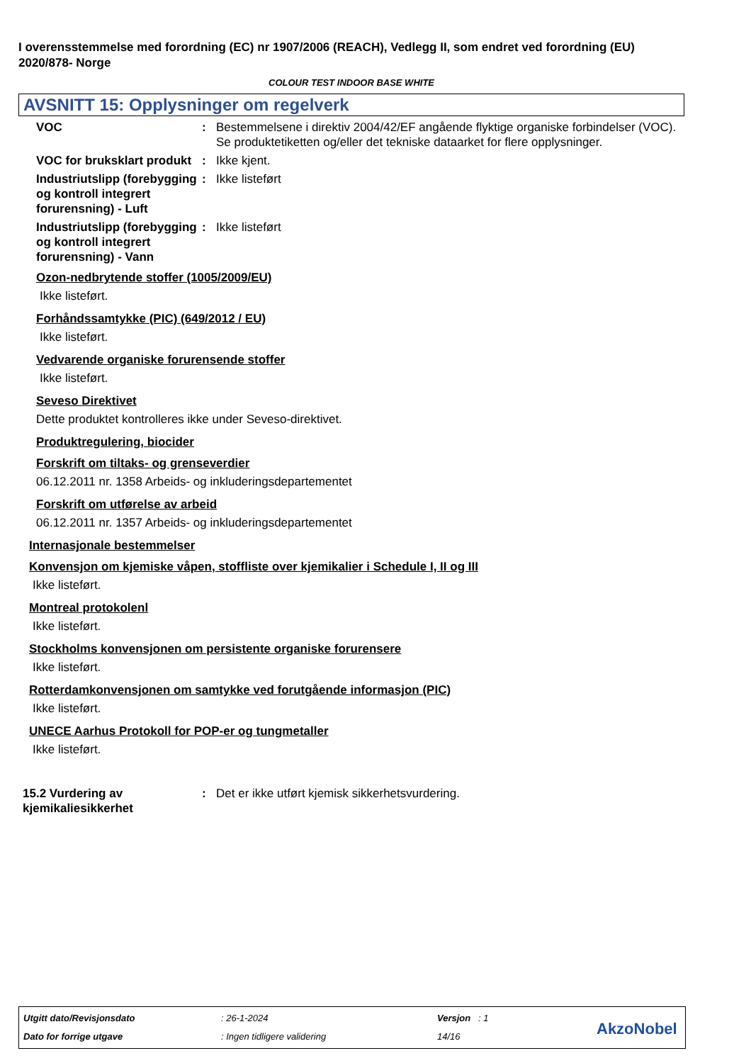I overensstemmelse med forordning (EC) nr 1907/2006 (REACH), Vedlegg II, som endret ved forordning (EU) 2020/878- Norge
COLOUR TEST INDOOR BASE WHITE
AVSNITT 15: Opplysninger om regelverk
VOC : Bestemmelsene i direktiv 2004/42/EF angående flyktige organiske forbindelser (VOC). Se produktetiketten og/eller det tekniske dataarket for flere opplysninger.
VOC for bruksklart produkt
: Ikke kjent.
Industriutslipp (forebygging og kontroll integrert forurensning) - Luft
: Ikke listeført
Industriutslipp (forebygging og kontroll integrert forurensning) - Vann
: Ikke listeført
Ozon-nedbrytende stoffer (1005/2009/EU)
Ikke listeført.
Forhåndssamtykke (PIC) (649/2012 / EU)
Ikke listeført.
Vedvarende organiske forurensende stoffer
Ikke listeført.
Seveso Direktivet
Dette produktet kontrolleres ikke under Seveso-direktivet.
Produktregulering, biocider
Forskrift om tiltaks- og grenseverdier
06.12.2011 nr. 1358 Arbeids- og inkluderingsdepartementet
Forskrift om utførelse av arbeid
06.12.2011 nr. 1357 Arbeids- og inkluderingsdepartementet
Internasjonale bestemmelser
Konvensjon om kjemiske våpen, stoffliste over kjemikalier i Schedule I, II og III
Ikke listeført.
Montreal protokolenl
Ikke listeført.
Stockholms konvensjonen om persistente organiske forurensere
Ikke listeført.
Rotterdamkonvensjonen om samtykke ved forutgående informasjon (PIC)
Ikke listeført.
UNECE Aarhus Protokoll for POP-er og tungmetaller
Ikke listeført.
15.2 Vurdering av kjemikaliesikkerhet
: Det er ikke utført kjemisk sikkerhetsvurdering.
Utgitt dato/Revisjonsdato : 26-1-2024 Versjon : 1
Dato for forrige utgave : Ingen tidligere validering 14/16 AkzoNobel